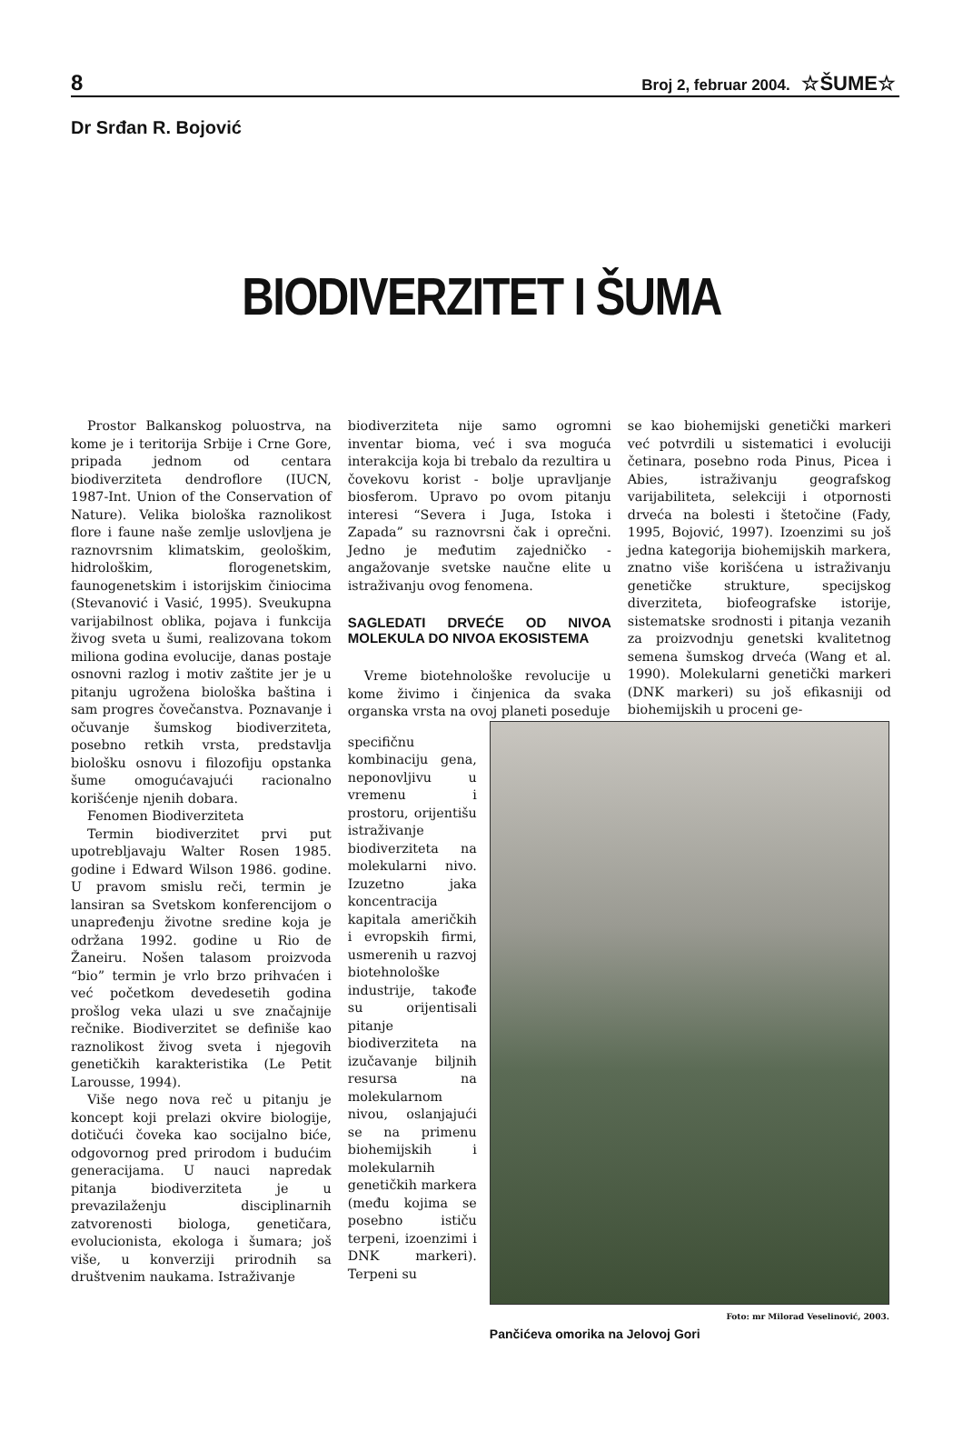8 Broj 2, februar 2004. ☆ŠUME☆
Dr Srđan R. Bojović
BIODIVERZITET I ŠUMA
Prostor Balkanskog poluostrva, na kome je i teritorija Srbije i Crne Gore, pripada jednom od centara biodiverziteta dendroflore (IUCN, 1987-Int. Union of the Conservation of Nature). Velika biološka raznolikost flore i faune naše zemlje uslovljena je raznovrsnim klimatskim, geološkim, hidrološkim, florogenetskim, faunogenetskim i istorijskim činiocima (Stevanović i Vasić, 1995). Sveukupna varijabilnost oblika, pojava i funkcija živog sveta u šumi, realizovana tokom miliona godina evolucije, danas postaje osnovni razlog i motiv zaštite jer je u pitanju ugrožena biološka baština i sam progres čovečanstva. Poznavanje i očuvanje šumskog biodiverziteta, posebno retkih vrsta, predstavlja biološku osnovu i filozofiju opstanka šume omogućavajući racionalno korišćenje njenih dobara.
Fenomen Biodiverziteta
Termin biodiverzitet prvi put upotrebljavaju Walter Rosen 1985. godine i Edward Wilson 1986. godine. U pravom smislu reči, termin je lansiran sa Svetskom konferencijom o unapređenju životne sredine koja je održana 1992. godine u Rio de Žaneiru. Nošen talasom proizvoda “bio” termin je vrlo brzo prihvaćen i već početkom devedesetih godina prošlog veka ulazi u sve značajnije rečnike. Biodiverzitet se definiše kao raznolikost živog sveta i njegovih genetičkih karakteristika (Le Petit Larousse, 1994).
Više nego nova reč u pitanju je koncept koji prelazi okvire biologije, dotičući čoveka kao socijalno biće, odgovornog pred prirodom i budućim generacijama. U nauci napredak pitanja biodiverziteta je u prevazilaženju disciplinarnih zatvorenosti biologa, genetičara, evolucionista, ekologa i šumara; još više, u konverziji prirodnih sa društvenim naukama. Istraživanje
biodiverziteta nije samo ogromni inventar bioma, već i sva moguća interakcija koja bi trebalo da rezultira u čovekovu korist - bolje upravljanje biosferom. Upravo po ovom pitanju interesi “Severa i Juga, Istoka i Zapada” su raznovrsni čak i oprečni. Jedno je međutim zajedničko - angažovanje svetske naučne elite u istraživanju ovog fenomena.
SAGLEDATI DRVEĆE OD NIVOA MOLEKULA DO NIVOA EKOSISTEMA
Vreme biotehnološke revolucije u kome živimo i činjenica da svaka organska vrsta na ovoj planeti poseduje
se kao biohemijski genetički markeri već potvrdili u sistematici i evoluciji četinara, posebno roda Pinus, Picea i Abies, istraživanju geografskog varijabiliteta, selekciji i otpornosti drveća na bolesti i štetočine (Fady, 1995, Bojović, 1997). Izoenzimi su još jedna kategorija biohemijskih markera, znatno više korišćena u istraživanju genetičke strukture, specijskog diverziteta, biofeografske istorije, sistematske srodnosti i pitanja vezanih za proizvodnju genetski kvalitetnog semena šumskog drveća (Wang et al. 1990). Molekularni genetički markeri (DNK markeri) su još efikasniji od biohemijskih u proceni ge-
specifičnu kombinaciju gena, neponovljivu u vremenu i prostoru, orijentišu istraživanje biodiverziteta na molekularni nivo. Izuzetno jaka koncentracija kapitala američkih i evropskih firmi, usmerenih u razvoj biotehnološke industrije, takođe su orijentisali pitanje biodiverziteta na izučavanje biljnih resursa na molekularnom nivou, oslanjajući se na primenu biohemijskih i molekularnih genetičkih markera (među kojima se posebno ističu terpeni, izoenzimi i DNK markeri). Terpeni su
Foto: mr Milorad Veselinović, 2003.
Pančićeva omorika na Jelovoj Gori